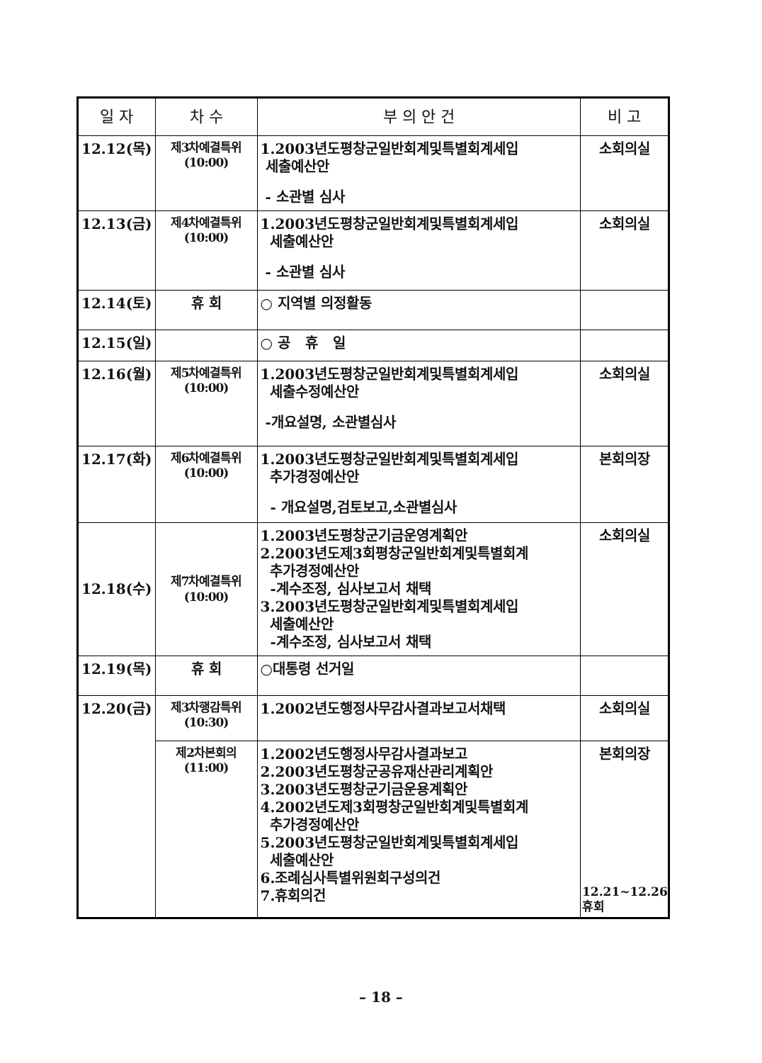| 일 자 | 차 수 | 부 의 안 건 | 비 고 |
| --- | --- | --- | --- |
| 12.12(목) | 제3차예결특위 (10:00) | 1.2003년도평창군일반회계및특별회계세입 세출예산안 - 소관별 심사 | 소회의실 |
| 12.13(금) | 제4차예결특위 (10:00) | 1.2003년도평창군일반회계및특별회계세입 세출예산안 - 소관별 심사 | 소회의실 |
| 12.14(토) | 휴 회 | ○ 지역별 의정활동 | |
| 12.15(일) | | ○ 공 휴 일 | |
| 12.16(월) | 제5차예결특위 (10:00) | 1.2003년도평창군일반회계및특별회계세입 세출수정예산안 -개요설명, 소관별심사 | 소회의실 |
| 12.17(화) | 제6차예결특위 (10:00) | 1.2003년도평창군일반회계및특별회계세입 추가경정예산안 - 개요설명,검토보고,소관별심사 | 본회의장 |
| 12.18(수) | 제7차예결특위 (10:00) | 1.2003년도평창군기금운영계획안 2.2003년도제3회평창군일반회계및특별회계 추가경정예산안 -계수조정, 심사보고서 채택 3.2003년도평창군일반회계및특별회계세입 세출예산안 -계수조정, 심사보고서 채택 | 소회의실 |
| 12.19(목) | 휴 회 | ○대통령 선거일 | |
| 12.20(금) | 제3차행감특위 (10:30) | 1.2002년도행정사무감사결과보고서채택 | 소회의실 |
| | 제2차본회의 (11:00) | 1.2002년도행정사무감사결과보고 2.2003년도평창군공유재산관리계획안 3.2003년도평창군기금운용계획안 4.2002년도제3회평창군일반회계및특별회계 추가경정예산안 5.2003년도평창군일반회계및특별회계세입 세출예산안 6.조례심사특별위원회구성의건 7.휴회의건 | 본회의장 12.21~12.26 휴회 |
– 18 –